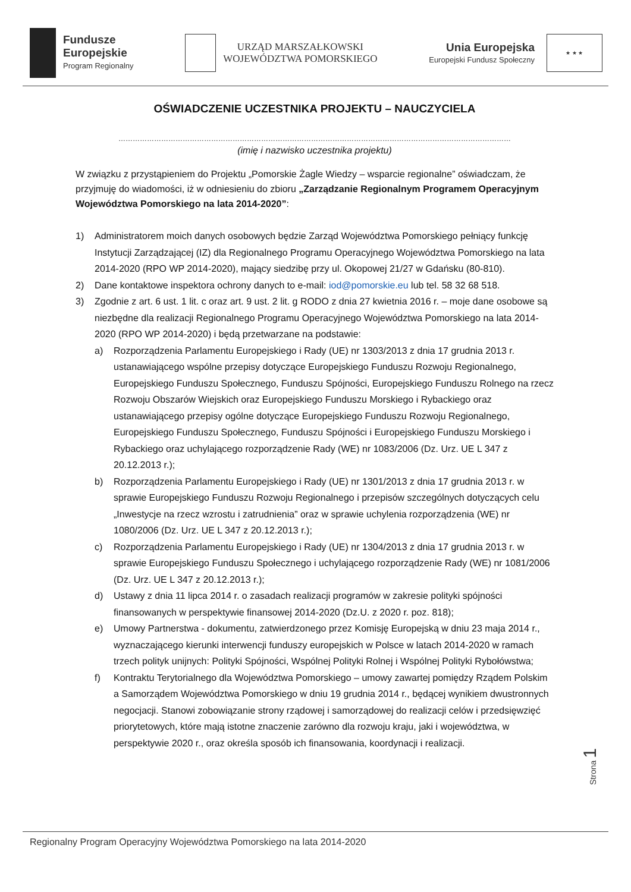Fundusze
Europejskie
Program Regionalny
URZĄD MARSZAŁKOWSKI
WOJEWÓDZTWA POMORSKIEGO
Unia Europejska
Europejski Fundusz Społeczny
★ ★ ★
OŚWIADCZENIE UCZESTNIKA PROJEKTU – NAUCZYCIELA
…………………………………………………………………………………………………………………………………………………
(imię i nazwisko uczestnika projektu)
W związku z przystąpieniem do Projektu „Pomorskie Żagle Wiedzy – wsparcie regionalne” oświadczam, że przyjmuję do wiadomości, iż w odniesieniu do zbioru „Zarządzanie Regionalnym Programem Operacyjnym Województwa Pomorskiego na lata 2014-2020”:
1) Administratorem moich danych osobowych będzie Zarząd Województwa Pomorskiego pełniący funkcję Instytucji Zarządzającej (IZ) dla Regionalnego Programu Operacyjnego Województwa Pomorskiego na lata 2014-2020 (RPO WP 2014-2020), mający siedzibę przy ul. Okopowej 21/27 w Gdańsku (80-810).
2) Dane kontaktowe inspektora ochrony danych to e-mail: iod@pomorskie.eu lub tel. 58 32 68 518.
3) Zgodnie z art. 6 ust. 1 lit. c oraz art. 9 ust. 2 lit. g RODO z dnia 27 kwietnia 2016 r. – moje dane osobowe są niezbędne dla realizacji Regionalnego Programu Operacyjnego Województwa Pomorskiego na lata 2014-2020 (RPO WP 2014-2020) i będą przetwarzane na podstawie:
a) Rozporządzenia Parlamentu Europejskiego i Rady (UE) nr 1303/2013 z dnia 17 grudnia 2013 r. ustanawiającego wspólne przepisy dotyczące Europejskiego Funduszu Rozwoju Regionalnego, Europejskiego Funduszu Społecznego, Funduszu Spójności, Europejskiego Funduszu Rolnego na rzecz Rozwoju Obszarów Wiejskich oraz Europejskiego Funduszu Morskiego i Rybackiego oraz ustanawiającego przepisy ogólne dotyczące Europejskiego Funduszu Rozwoju Regionalnego, Europejskiego Funduszu Społecznego, Funduszu Spójności i Europejskiego Funduszu Morskiego i Rybackiego oraz uchylającego rozporządzenie Rady (WE) nr 1083/2006 (Dz. Urz. UE L 347 z 20.12.2013 r.);
b) Rozporządzenia Parlamentu Europejskiego i Rady (UE) nr 1301/2013 z dnia 17 grudnia 2013 r. w sprawie Europejskiego Funduszu Rozwoju Regionalnego i przepisów szczególnych dotyczących celu „Inwestycje na rzecz wzrostu i zatrudnienia” oraz w sprawie uchylenia rozporządzenia (WE) nr 1080/2006 (Dz. Urz. UE L 347 z 20.12.2013 r.);
c) Rozporządzenia Parlamentu Europejskiego i Rady (UE) nr 1304/2013 z dnia 17 grudnia 2013 r. w sprawie Europejskiego Funduszu Społecznego i uchylającego rozporządzenie Rady (WE) nr 1081/2006 (Dz. Urz. UE L 347 z 20.12.2013 r.);
d) Ustawy z dnia 11 lipca 2014 r. o zasadach realizacji programów w zakresie polityki spójności finansowanych w perspektywie finansowej 2014-2020 (Dz.U. z 2020 r. poz. 818);
e) Umowy Partnerstwa - dokumentu, zatwierdzonego przez Komisję Europejską w dniu 23 maja 2014 r., wyznaczającego kierunki interwencji funduszy europejskich w Polsce w latach 2014-2020 w ramach trzech polityk unijnych: Polityki Spójności, Wspólnej Polityki Rolnej i Wspólnej Polityki Rybołówstwa;
f) Kontraktu Terytorialnego dla Województwa Pomorskiego – umowy zawartej pomiędzy Rządem Polskim a Samorządem Województwa Pomorskiego w dniu 19 grudnia 2014 r., będącej wynikiem dwustronnych negocjacji. Stanowi zobowiązanie strony rządowej i samorządowej do realizacji celów i przedsięwzięć priorytetowych, które mają istotne znaczenie zarówno dla rozwoju kraju, jaki i województwa, w perspektywie 2020 r., oraz określa sposób ich finansowania, koordynacji i realizacji.
Strona 1
Regionalny Program Operacyjny Województwa Pomorskiego na lata 2014-2020